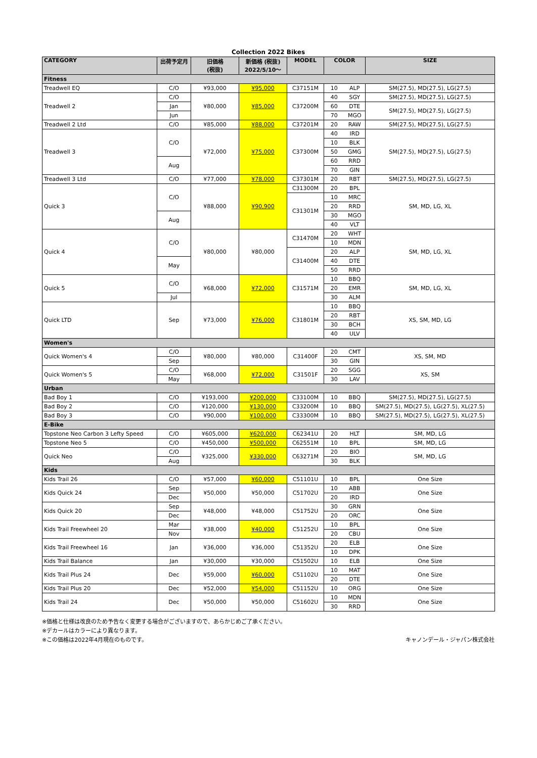Collection 2022 Bikes
| CATEGORY | 出荷予定月 | 旧価格 (税抜) | 新価格 (税抜) 2022/5/10～ | MODEL | COLOR | | SIZE |
| --- | --- | --- | --- | --- | --- | --- | --- |
| Fitness | | | | | | | |
| Treadwell EQ | C/O | ¥93,000 | ¥95,000 | C37151M | 10 | ALP | SM(27.5), MD(27.5), LG(27.5) |
| Treadwell 2 | C/O | ¥80,000 | ¥85,000 | C37200M | 40 | SGY | SM(27.5), MD(27.5), LG(27.5) |
| | Jan | | | | 60 | DTE | SM(27.5), MD(27.5), LG(27.5) |
| | Jun | | | | 70 | MGO | |
| Treadwell 2 Ltd | C/O | ¥85,000 | ¥88,000 | C37201M | 20 | RAW | SM(27.5), MD(27.5), LG(27.5) |
| Treadwell 3 | C/O | ¥72,000 | ¥75,000 | C37300M | 40 | IRD | SM(27.5), MD(27.5), LG(27.5) |
| | | | | | 10 | BLK | |
| | | | | | 50 | GMG | |
| | Aug | | | | 60 | RRD | |
| | | | | | 70 | GIN | |
| Treadwell 3 Ltd | C/O | ¥77,000 | ¥78,000 | C37301M | 20 | RBT | SM(27.5), MD(27.5), LG(27.5) |
| Quick 3 | C/O | ¥88,000 | ¥90,900 | C31300M | 20 | BPL | SM, MD, LG, XL |
| | | | | C31301M | 10 | MRC | |
| | | | | | 20 | RRD | |
| | Aug | | | | 30 | MGO | |
| | | | | | 40 | VLT | |
| Quick 4 | C/O | ¥80,000 | ¥80,000 | C31470M | 20 | WHT | SM, MD, LG, XL |
| | | | | | 10 | MDN | |
| | | | | C31400M | 20 | ALP | |
| | May | | | | 40 | DTE | |
| | | | | | 50 | RRD | |
| Quick 5 | C/O | ¥68,000 | ¥72,000 | C31571M | 10 | BBQ | SM, MD, LG, XL |
| | | | | | 20 | EMR | |
| | Jul | | | | 30 | ALM | |
| Quick LTD | Sep | ¥73,000 | ¥76,000 | C31801M | 10 | BBQ | XS, SM, MD, LG |
| | | | | | 20 | RBT | |
| | | | | | 30 | BCH | |
| | | | | | 40 | ULV | |
| Women's | | | | | | | |
| Quick Women's 4 | C/O | ¥80,000 | ¥80,000 | C31400F | 20 | CMT | XS, SM, MD |
| | Sep | | | | 30 | GIN | |
| Quick Women's 5 | C/O | ¥68,000 | ¥72,000 | C31501F | 20 | SGG | XS, SM |
| | May | | | | 30 | LAV | |
| Urban | | | | | | | |
| Bad Boy 1 | C/O | ¥193,000 | ¥200,000 | C33100M | 10 | BBQ | SM(27.5), MD(27.5), LG(27.5) |
| Bad Boy 2 | C/O | ¥120,000 | ¥130,000 | C33200M | 10 | BBQ | SM(27.5), MD(27.5), LG(27.5), XL(27.5) |
| Bad Boy 3 | C/O | ¥90,000 | ¥100,000 | C33300M | 10 | BBQ | SM(27.5), MD(27.5), LG(27.5), XL(27.5) |
| E-Bike | | | | | | | |
| Topstone Neo Carbon 3 Lefty Speed | C/O | ¥605,000 | ¥620,000 | C62341U | 20 | HLT | SM, MD, LG |
| Topstone Neo 5 | C/O | ¥450,000 | ¥500,000 | C62551M | 10 | BPL | SM, MD, LG |
| Quick Neo | C/O | ¥325,000 | ¥330,000 | C63271M | 20 | BIO | SM, MD, LG |
| | Aug | | | | 30 | BLK | |
| Kids | | | | | | | |
| Kids Trail 26 | C/O | ¥57,000 | ¥60,000 | C51101U | 10 | BPL | One Size |
| Kids Quick 24 | Sep | ¥50,000 | ¥50,000 | C51702U | 10 | ABB | One Size |
| | Dec | | | | 20 | IRD | |
| Kids Quick 20 | Sep | ¥48,000 | ¥48,000 | C51752U | 30 | GRN | One Size |
| | Dec | | | | 20 | ORC | |
| Kids Trail Freewheel 20 | Mar | ¥38,000 | ¥40,000 | C51252U | 10 | BPL | One Size |
| | Nov | | | | 20 | CBU | |
| Kids Trail Freewheel 16 | Jan | ¥36,000 | ¥36,000 | C51352U | 20 | ELB | One Size |
| | | | | | 10 | DPK | |
| Kids Trail Balance | Jan | ¥30,000 | ¥30,000 | C51502U | 10 | ELB | One Size |
| Kids Trail Plus 24 | Dec | ¥59,000 | ¥60,000 | C51102U | 10 | MAT | One Size |
| | | | | | 20 | DTE | |
| Kids Trail Plus 20 | Dec | ¥52,000 | ¥54,000 | C51152U | 10 | ORG | One Size |
| Kids Trail 24 | Dec | ¥50,000 | ¥50,000 | C51602U | 10 | MDN | One Size |
| | | | | | 30 | RRD | |
※価格と仕様は改良のため予告なく変更する場合がございますので、あらかじめご了承ください。
※デカールはカラーにより異なります。
※この価格は2022年4月現在のものです。 キャノンデール・ジャパン株式会社